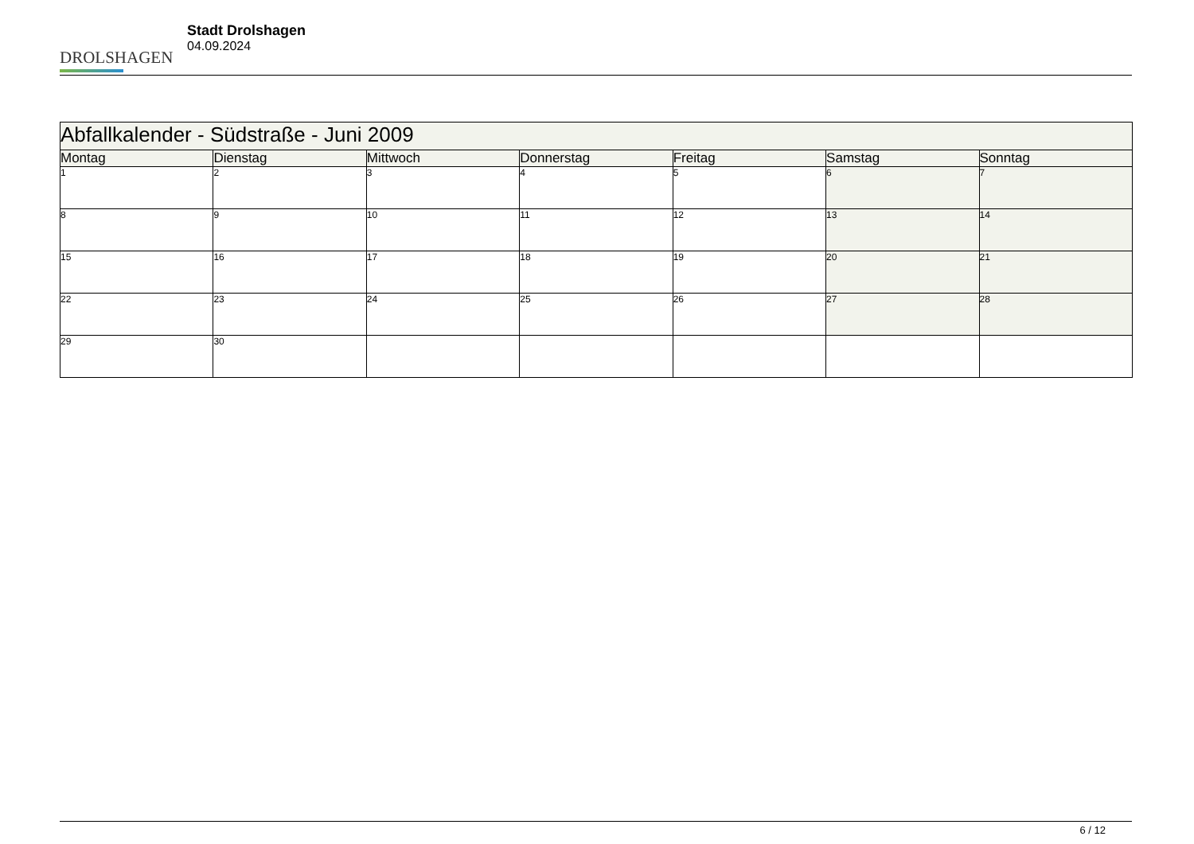DROLSHAGEN
Stadt Drolshagen
04.09.2024
| Abfallkalender - Südstraße - Juni 2009 | | | | | | |
| --- | --- | --- | --- | --- | --- | --- |
| Montag | Dienstag | Mittwoch | Donnerstag | Freitag | Samstag | Sonntag |
| 1 | 2 | 3 | 4 | 5 | 6 | 7 |
| 8 | 9 | 10 | 11 | 12 | 13 | 14 |
| 15 | 16 | 17 | 18 | 19 | 20 | 21 |
| 22 | 23 | 24 | 25 | 26 | 27 | 28 |
| 29 | 30 | | | | | |
6 / 12